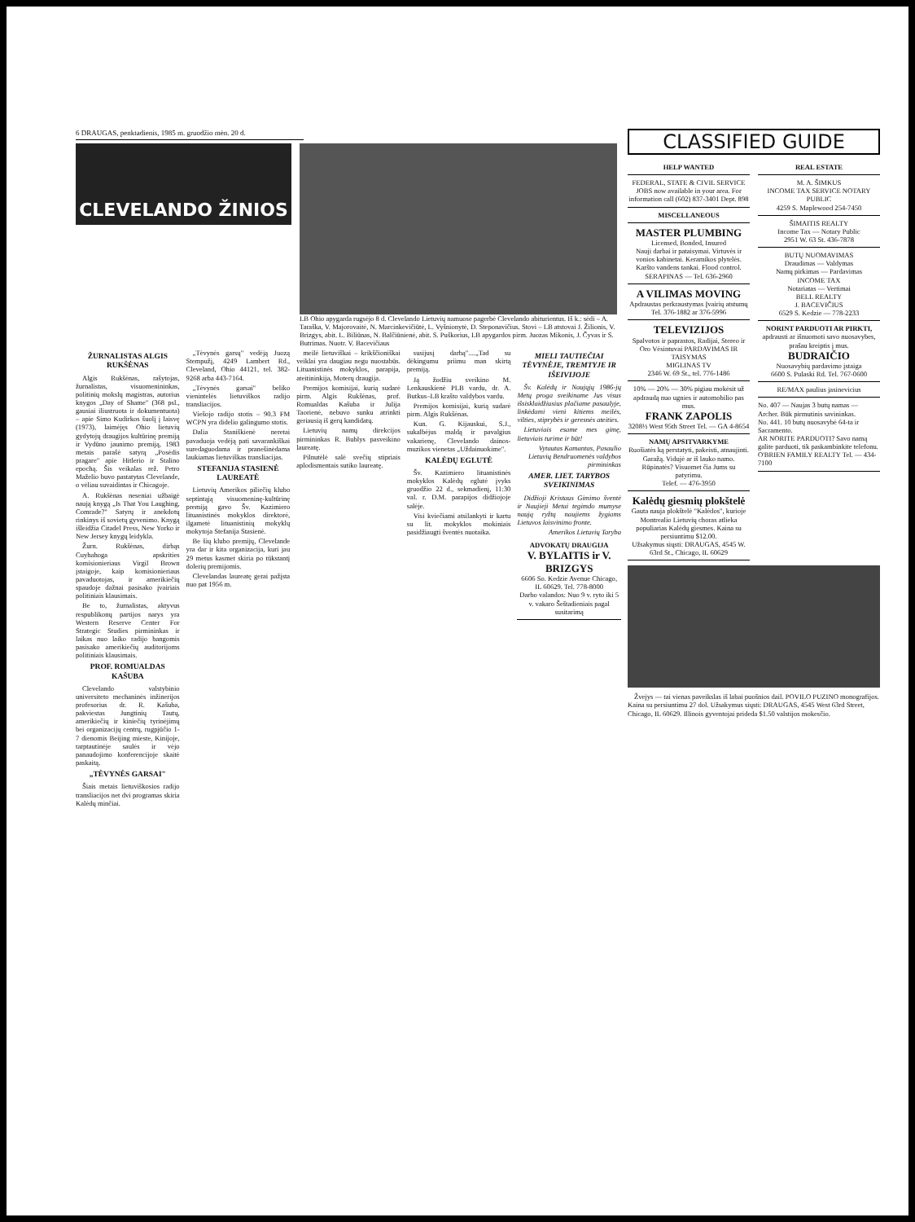6 DRAUGAS, penktadienis, 1985 m. gruodžio mėn. 20 d.
CLEVELANDO ŽINIOS
LB Ohio apygarda rugsėjo 8 d. Clevelando Lietuvių namuose pagerbė Clevelando abiturientus. Iš k.: sėdi – A. Taraška, V. Majorovaitė, N. Marcinkevičiūtė, L. Vyšnionytė, D. Steponavičius. Stovi – LB atstovai J. Žilionis, V. Brizgys, abit. L. Biliūnas, N. Balčiūnienė, abit. S. Puškorius, LB apygardos pirm. Juozas Mikonis, J. Čyvas ir S. Butrimas. Nuotr. V. Bacevičiaus
ŽURNALISTAS ALGIS RUKŠĖNAS
Algis Rukšėnas, rašytojas, žurnalistas, visuomenininkas, politinių mokslų magistras, autorius knygos „Day of Shame" (368 psl., gausiai iliustruota ir dokumentuota) – apie Simo Kudirkos šuolį į laisvę (1973), laimėjęs Ohio lietuvių gydytojų draugijos kultūrinę premiją ir Vydūno jaunimo premiją, 1983 metais parašė satyrą „Posėdis pragare" apie Hitlerio ir Stalino epochą. Šis veikalas rež. Petro Maželio buvo pastatytas Clevelande, o vėliau suvaidintas ir Chicagoje.
A. Rukšėnas neseniai užbaigė naują knygą „Is That You Laughing, Comrade?" Satyrų ir anekdotų rinkinys iš sovietų gyvenimo. Knygą išleidžia Citadel Press, New Yorko ir New Jersey knygų leidykla.
Žurn. Rukšėnas, dirbąs Cuyhahoga apskrities komisionieriaus Virgil Brown įstaigoje, kaip komisionieriaus pavaduotojas, ir amerikiečių spaudoje dažnai pasisako įvairiais politiniais klausimais.
Be to, žurnalistas, aktyvus respublikonų partijos narys yra Western Reserve Center For Strategic Studies pirmininkas ir laikas nuo laiko radijo bangomis pasisako amerikiečių auditorijoms politiniais klausimais.
PROF. ROMUALDAS KAŠUBA
Clevelando valstybinio universiteto mechaninės inžinerijos profesorius dr. R. Kašuba, pakviestas Jungtinių Tautų, amerikiečių ir kiniečių tyrinėjimų bei organizacijų centrų, rugpjūčio 1-7 dienomis Beijing mieste, Kinijoje, tarptautinėje saulės ir vėjo panaudojimo konferencijoje skaitė paskaitą.
„TĖVYNĖS GARSAI"
Šiais metais lietuviškosios radijo transliacijos net dvi programas skiria Kalėdų minčiai.
„Tėvynės garsų" vedėją Juozą Stempužį, 4249 Lambert Rd., Cleveland, Ohio 44121, tel. 382-9268 arba 443-7164.
„Tėvynės garsai" beliko vienintelės lietuviškos radijo transliacijos.
Viešojo radijo stotis – 90.3 FM WCPN yra didelio galingumo stotis.
Dalia Staniškienė neretai pavaduoja vedėją pati savarankiškai suredaguodama ir pranešinėdama laukiamas lietuviškas transliacijas.
STEFANIJA STASIENĖ LAUREATĖ
Lietuvių Amerikos piliečių klubo septintąją visuomeninę-kultūrinę premiją gavo Šv. Kazimiero lituanistinės mokyklos direktorė, ilgametė lituanistinių mokyklų mokytoja Stefanija Stasienė.
Be šių klubo premijų, Clevelande yra dar ir kita organizacija, kuri jau 29 metus kasmet skiria po tūkstantį dolerių premijomis.
Clevelandas laureatę gerai pažįsta nuo pat 1956 m.
meilė lietuviškai – krikščioniškai veiklai yra daugiau negu nuostabūs. Lituanistinės mokyklos, parapija, ateitininkija, Moterų draugija.
Premijos komisijai, kurią sudarė pirm. Algis Rukšėnas, prof. Romualdas Kašuba ir Julija Taorienė, nebuvo sunku atrinkti geriausią iš gerų kandidatų.
Lietuvių namų direkcijos pirmininkas R. Bublys pasveikino laureatę.
Pilnutėlė salė svečių stipriais aplodismentais sutiko laureatę.
susijusį darbą"....„Tad su dėkingumu priimu man skirtą premiją.
Ją žodžiu sveikino M. Lenkauskienė PLB vardu, dr. A. Butkus–LB krašto valdybos vardu.
Premijos komisijai, kurią sudarė pirm. Algis Rukšėnas.
Kun. G. Kijauskui, S.J., sukalbėjus maldą ir pavalgius vakarienę, Clevelando dainos-muzikos vienetas „Uždainuokime".
KALĖDŲ EGLUTĖ
Šv. Kazimiero lituanistinės mokyklos Kalėdų eglutė įvyks gruodžio 22 d., sekmadienį, 11:30 val. r. D.M. parapijos didžiojoje salėje.
Visi kviečiami atsilankyti ir kartu su lit. mokyklos mokiniais pasidžiaugti šventės nuotaika.
MIELI TAUTIEČIAI TĖVYNĖJE, TREMTYJE IR IŠEIVIJOJE
Šv. Kalėdų ir Naujųjų 1986-jų Metų proga sveikiname Jus visus išsisklaidžiusius plačiame pasaulyje, linkėdami vieni kitiems meilės, vilties, stiprybės ir geresnės ateities.
Lietuviais esame mes gimę, lietuviais turime ir būt!
Vytautas Kamantas, Pasaulio Lietuvių Bendruomenės valdybos pirmininkas
AMER. LIET. TARYBOS SVEIKINIMAS
Didžioji Kristaus Gimimo šventė ir Naujieji Metai tegimdo mumyse naują ryžtą naujiems žygiams Lietuvos laisvinimo fronte.
Amerikos Lietuvių Taryba
ADVOKATŲ DRAUGIJA
V. BYLAITIS ir V. BRIZGYS
6606 So. Kedzie Avenue Chicago, IL 60629. Tel. 778-8000
Darbo valandos: Nuo 9 v. ryto iki 5 v. vakaro Šeštadieniais pagal susitarimą
CLASSIFIED GUIDE
HELP WANTED
FEDERAL, STATE & CIVIL SERVICE JOBS now available in your area. For information call (602) 837-3401 Dept. 898
MISCELLANEOUS
MASTER PLUMBING
Licensed, Bonded, Insured
Nauji darbai ir pataisymai. Virtuvės ir vonios kabinetai. Keramikos plytelės. Karšto vandens tankai. Flood control.
SERAPINAS — Tel. 636-2960
A VILIMAS MOVING
Apdraustas perkraustymas Įvairių atstumų
Tel. 376-1882 ar 376-5996
TELEVIZIJOS
Spalvotos ir paprastos, Radijai, Stereo ir Oro Vėsintuvai PARDAVIMAS IR TAISYMAS
MIGLINAS TV
2346 W. 69 St., tel. 776-1486
10% — 20% — 30% pigiau mokėsit už apdraudą nuo ugnies ir automobilio pas mus.
FRANK ZAPOLIS
3208½ West 95th Street Tel. — GA 4-8654
NAMŲ APSITVARKYME
Ruošiatės ką perstatyti, pakeisti, atnaujinti. Garažą. Vidujė ar iš lauko namo. Rūpinatės? Visuomet čia Jums su patyrimu.
Telef. — 476-3950
Kalėdų giesmių plokštelė
Gauta nauja plokštelė "Kalėdos", kurioje Montrealio Lietuvių choras atlieka populiarias Kalėdų giesmes. Kaina su persiuntimu $12.00.
Užsakymus siųsti: DRAUGAS, 4545 W. 63rd St., Chicago, IL 60629
REAL ESTATE
M. A. ŠIMKUS
INCOME TAX SERVICE NOTARY PUBLIC
4259 S. Maplewood 254-7450
ŠIMAITIS REALTY
Income Tax — Notary Public
2951 W. 63 St. 436-7878
BUTŲ NUOMAVIMAS
Draudimas — Valdymas
Namų pirkimas — Pardavimas
INCOME TAX
Notariatas — Vertimai
BELL REALTY
J. BACEVIČIUS
6529 S. Kedzie — 778-2233
NORINT PARDUOTI AR PIRKTI, apdrausti ar išnuomoti savo nuosavybes, prašau kreiptis į mus.
BUDRAIČIO
Nuosavybių pardavimo įstaiga
6600 S. Pulaski Rd. Tel. 767-0600
RE/MAX paulius jasinevicius
No. 407 — Naujas 3 butų namas — Archer. Būk pirmutinis savininkas.
No. 441. 10 butų nuosavybė 64-ta ir Sacramento.
AR NORITE PARDUOTI? Savo namą galite parduoti, tik paskambinkite telefonu.
O'BRIEN FAMILY REALTY Tel. — 434-7100
Žvejys — tai vienas paveikslas iš labai puošnios dail. POVILO PUZINO monografijos. Kaina su persiuntimu 27 dol. Užsakymus siųsti: DRAUGAS, 4545 West 63rd Street, Chicago, IL 60629. Illinois gyventojai prideda $1.50 valstijos mokesčio.